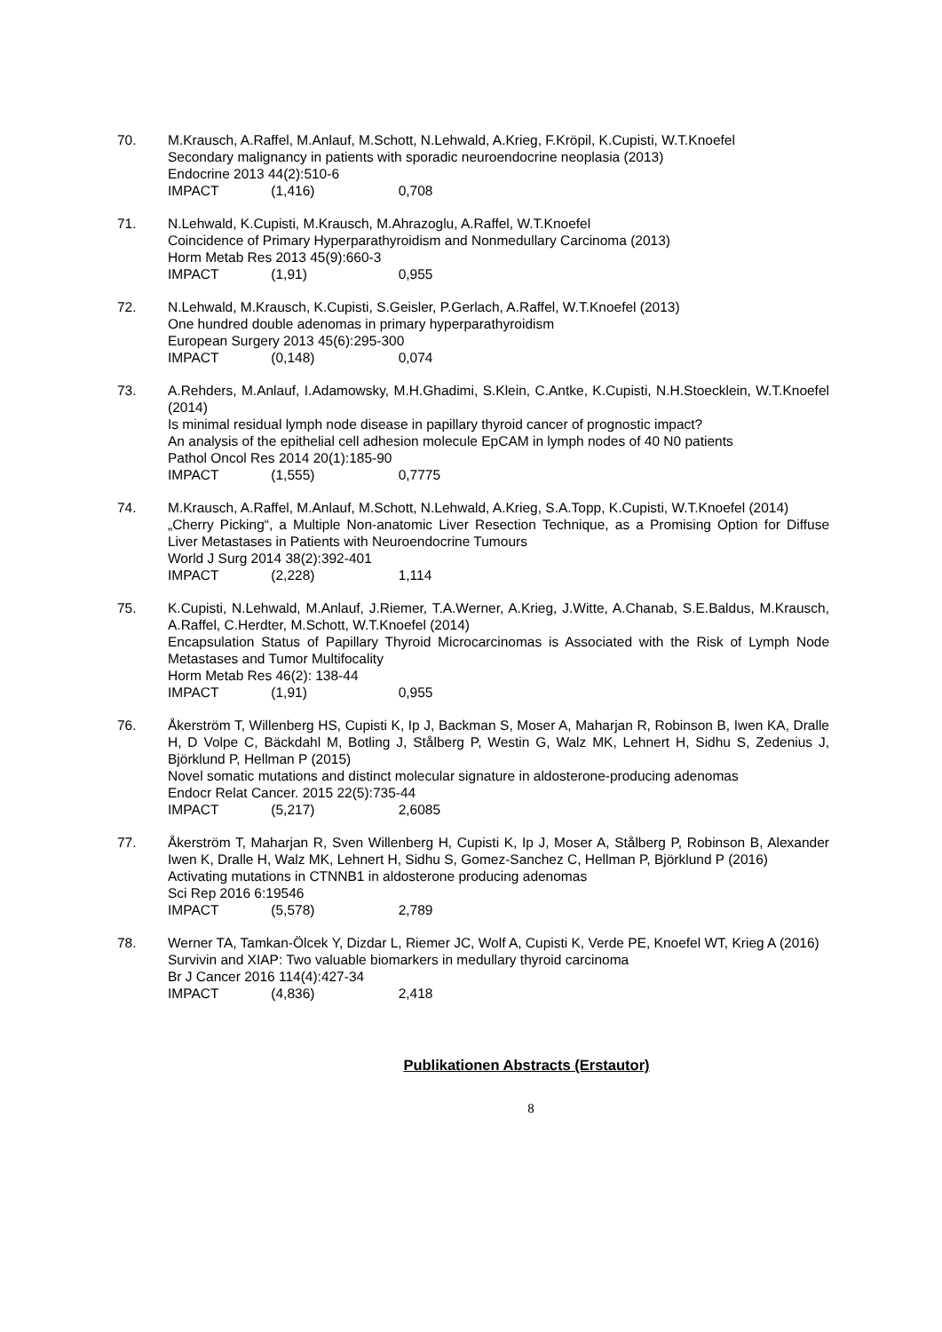70. M.Krausch, A.Raffel, M.Anlauf, M.Schott, N.Lehwald, A.Krieg, F.Kröpil, K.Cupisti, W.T.Knoefel
Secondary malignancy in patients with sporadic neuroendocrine neoplasia (2013)
Endocrine 2013 44(2):510-6
IMPACT (1,416) 0,708
71. N.Lehwald, K.Cupisti, M.Krausch, M.Ahrazoglu, A.Raffel, W.T.Knoefel
Coincidence of Primary Hyperparathyroidism and Nonmedullary Carcinoma (2013)
Horm Metab Res 2013 45(9):660-3
IMPACT (1,91) 0,955
72. N.Lehwald, M.Krausch, K.Cupisti, S.Geisler, P.Gerlach, A.Raffel, W.T.Knoefel (2013)
One hundred double adenomas in primary hyperparathyroidism
European Surgery 2013 45(6):295-300
IMPACT (0,148) 0,074
73. A.Rehders, M.Anlauf, I.Adamowsky, M.H.Ghadimi, S.Klein, C.Antke, K.Cupisti, N.H.Stoecklein, W.T.Knoefel (2014)
Is minimal residual lymph node disease in papillary thyroid cancer of prognostic impact?
An analysis of the epithelial cell adhesion molecule EpCAM in lymph nodes of 40 N0 patients
Pathol Oncol Res 2014 20(1):185-90
IMPACT (1,555) 0,7775
74. M.Krausch, A.Raffel, M.Anlauf, M.Schott, N.Lehwald, A.Krieg, S.A.Topp, K.Cupisti, W.T.Knoefel (2014)
„Cherry Picking“, a Multiple Non-anatomic Liver Resection Technique, as a Promising Option for Diffuse Liver Metastases in Patients with Neuroendocrine Tumours
World J Surg 2014 38(2):392-401
IMPACT (2,228) 1,114
75. K.Cupisti, N.Lehwald, M.Anlauf, J.Riemer, T.A.Werner, A.Krieg, J.Witte, A.Chanab, S.E.Baldus, M.Krausch, A.Raffel, C.Herdter, M.Schott, W.T.Knoefel (2014)
Encapsulation Status of Papillary Thyroid Microcarcinomas is Associated with the Risk of Lymph Node Metastases and Tumor Multifocality
Horm Metab Res 46(2): 138-44
IMPACT (1,91) 0,955
76. Åkerström T, Willenberg HS, Cupisti K, Ip J, Backman S, Moser A, Maharjan R, Robinson B, Iwen KA, Dralle H, D Volpe C, Bäckdahl M, Botling J, Stålberg P, Westin G, Walz MK, Lehnert H, Sidhu S, Zedenius J, Björklund P, Hellman P (2015)
Novel somatic mutations and distinct molecular signature in aldosterone-producing adenomas
Endocr Relat Cancer. 2015 22(5):735-44
IMPACT (5,217) 2,6085
77. Åkerström T, Maharjan R, Sven Willenberg H, Cupisti K, Ip J, Moser A, Stålberg P, Robinson B, Alexander Iwen K, Dralle H, Walz MK, Lehnert H, Sidhu S, Gomez-Sanchez C, Hellman P, Björklund P (2016)
Activating mutations in CTNNB1 in aldosterone producing adenomas
Sci Rep 2016 6:19546
IMPACT (5,578) 2,789
78. Werner TA, Tamkan-Ölcek Y, Dizdar L, Riemer JC, Wolf A, Cupisti K, Verde PE, Knoefel WT, Krieg A (2016)
Survivin and XIAP: Two valuable biomarkers in medullary thyroid carcinoma
Br J Cancer 2016 114(4):427-34
IMPACT (4,836) 2,418
Publikationen Abstracts (Erstautor)
8